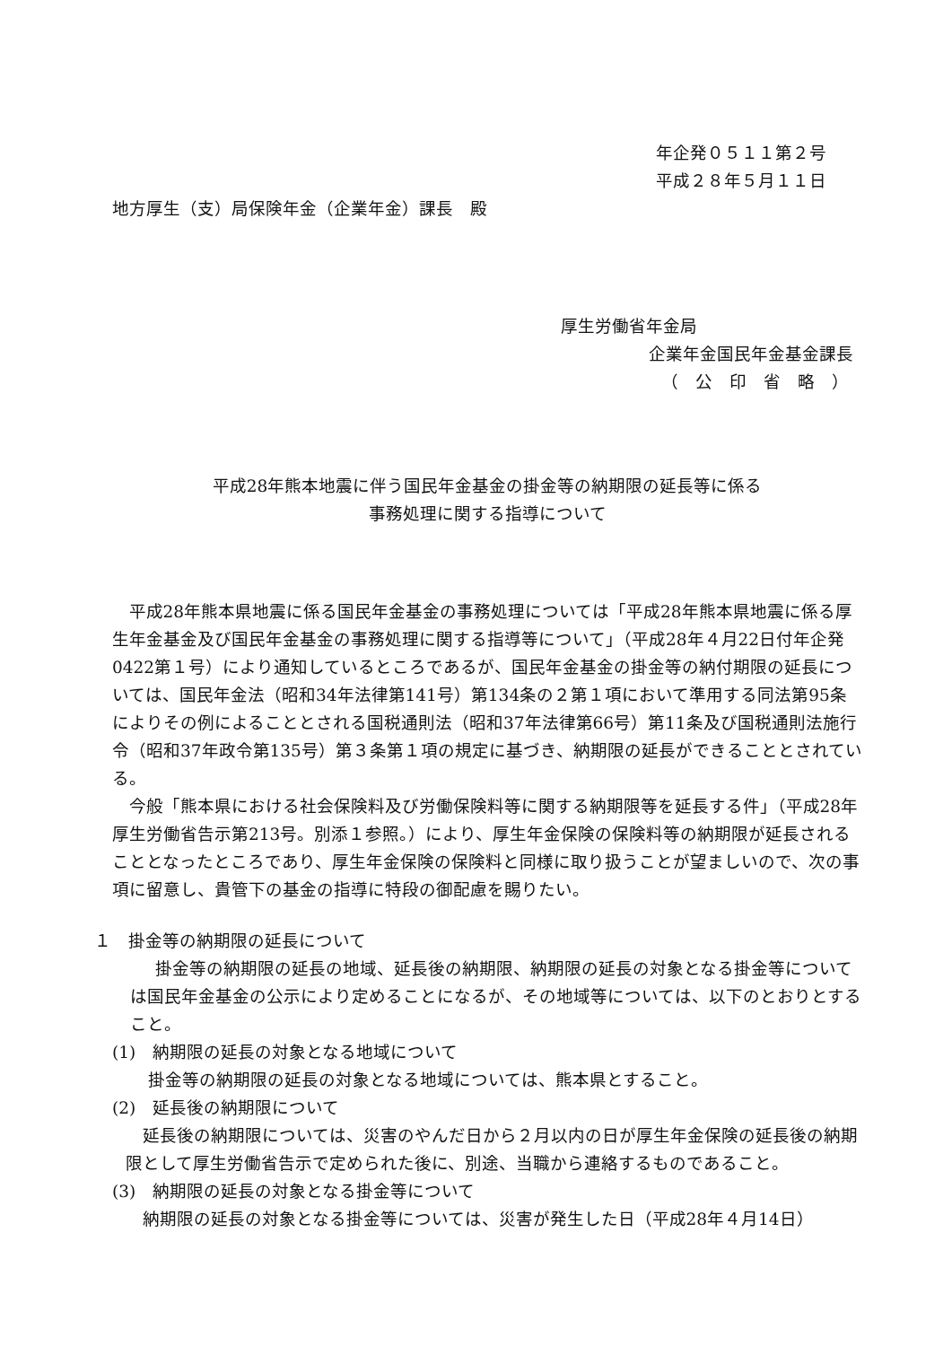年企発０５１１第２号
平成２８年５月１１日
地方厚生（支）局保険年金（企業年金）課長　殿
厚生労働省年金局
企業年金国民年金基金課長
（　公　印　省　略　）
平成28年熊本地震に伴う国民年金基金の掛金等の納期限の延長等に係る
事務処理に関する指導について
平成28年熊本県地震に係る国民年金基金の事務処理については「平成28年熊本県地震に係る厚生年金基金及び国民年金基金の事務処理に関する指導等について」（平成28年４月22日付年企発0422第１号）により通知しているところであるが、国民年金基金の掛金等の納付期限の延長については、国民年金法（昭和34年法律第141号）第134条の２第１項において準用する同法第95条によりその例によることとされる国税通則法（昭和37年法律第66号）第11条及び国税通則法施行令（昭和37年政令第135号）第３条第１項の規定に基づき、納期限の延長ができることとされている。
今般「熊本県における社会保険料及び労働保険料等に関する納期限等を延長する件」（平成28年厚生労働省告示第213号。別添１参照。）により、厚生年金保険の保険料等の納期限が延長されることとなったところであり、厚生年金保険の保険料と同様に取り扱うことが望ましいので、次の事項に留意し、貴管下の基金の指導に特段の御配慮を賜りたい。
１　掛金等の納期限の延長について
掛金等の納期限の延長の地域、延長後の納期限、納期限の延長の対象となる掛金等については国民年金基金の公示により定めることになるが、その地域等については、以下のとおりとすること。
(1)　納期限の延長の対象となる地域について
掛金等の納期限の延長の対象となる地域については、熊本県とすること。
(2)　延長後の納期限について
延長後の納期限については、災害のやんだ日から２月以内の日が厚生年金保険の延長後の納期限として厚生労働省告示で定められた後に、別途、当職から連絡するものであること。
(3)　納期限の延長の対象となる掛金等について
納期限の延長の対象となる掛金等については、災害が発生した日（平成28年４月14日）